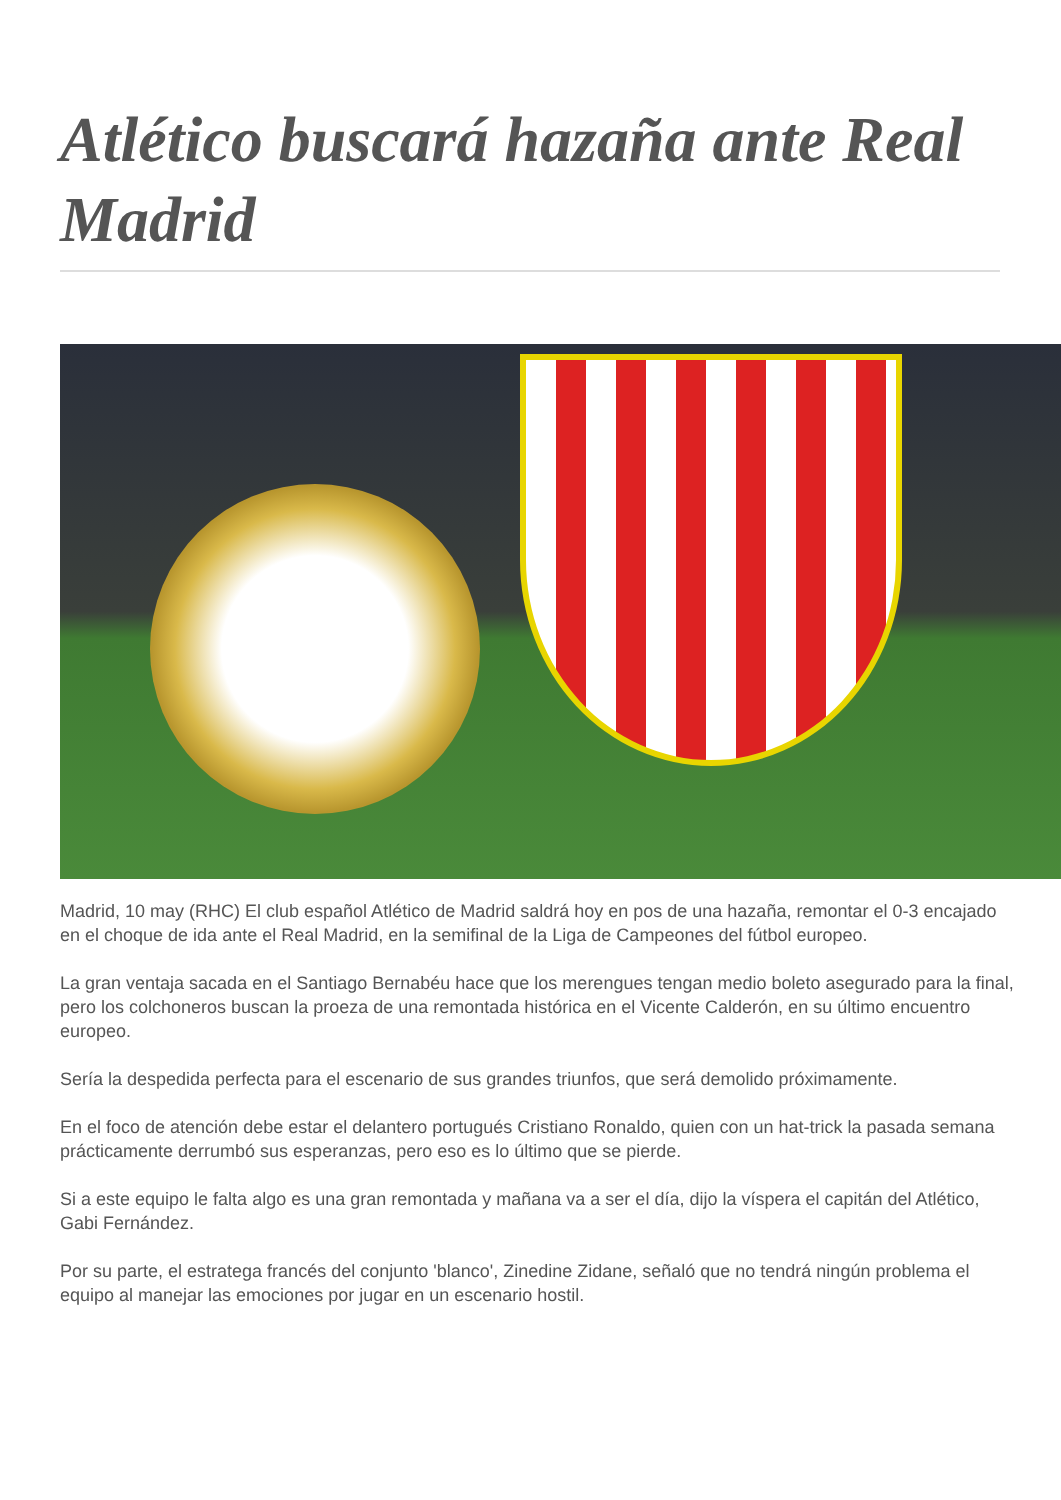Atlético buscará hazaña ante Real Madrid
Madrid, 10 may (RHC) El club español Atlético de Madrid saldrá hoy en pos de una hazaña, remontar el 0-3 encajado en el choque de ida ante el Real Madrid, en la semifinal de la Liga de Campeones del fútbol europeo.
La gran ventaja sacada en el Santiago Bernabéu hace que los merengues tengan medio boleto asegurado para la final, pero los colchoneros buscan la proeza de una remontada histórica en el Vicente Calderón, en su último encuentro europeo.
Sería la despedida perfecta para el escenario de sus grandes triunfos, que será demolido próximamente.
En el foco de atención debe estar el delantero portugués Cristiano Ronaldo, quien con un hat-trick la pasada semana prácticamente derrumbó sus esperanzas, pero eso es lo último que se pierde.
Si a este equipo le falta algo es una gran remontada y mañana va a ser el día, dijo la víspera el capitán del Atlético, Gabi Fernández.
Por su parte, el estratega francés del conjunto 'blanco', Zinedine Zidane, señaló que no tendrá ningún problema el equipo al manejar las emociones por jugar en un escenario hostil.